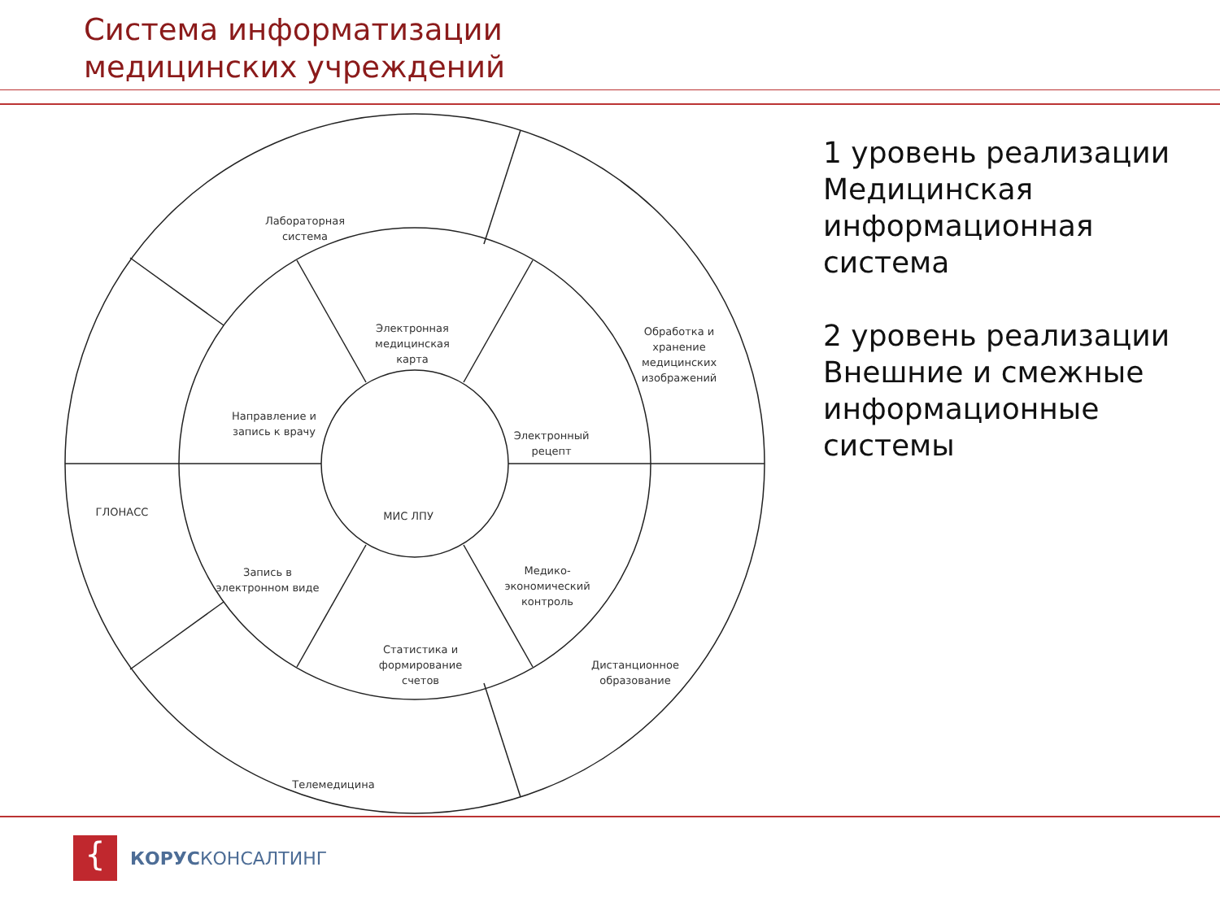Система информатизации
медицинских учреждений
Лабораторная система
Электронная медицинская карта
Обработка и хранение медицинских изображений
Направление и запись к врачу
Электронный рецепт
ГЛОНАСС МИС ЛПУ
Медико-экономический контроль
Запись в электронном виде
Статистика и формирование счетов
Дистанционное образование
Телемедицина
1 уровень реализации Медицинская информационная система
2 уровень реализации Внешние и смежные информационные системы
{
КОРУСКОНСАЛТИНГ